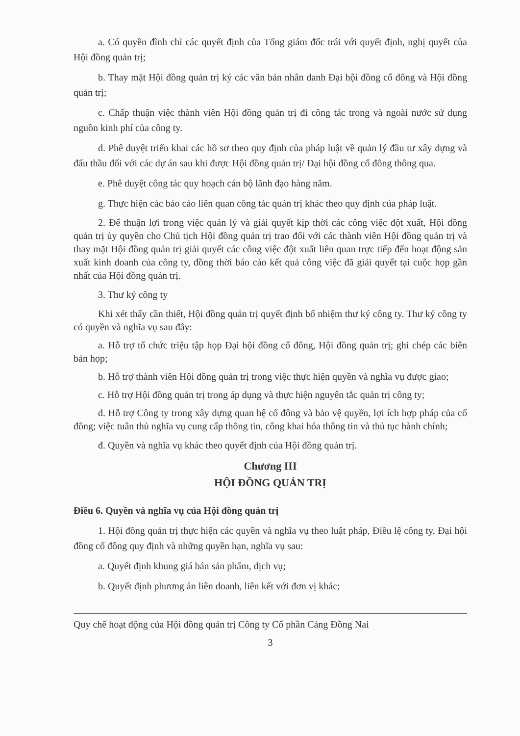a. Có quyền đình chỉ các quyết định của Tổng giám đốc trái với quyết định, nghị quyết của Hội đồng quản trị;
b. Thay mặt Hội đồng quản trị ký các văn bản nhân danh Đại hội đồng cổ đông và Hội đồng quản trị;
c. Chấp thuận việc thành viên Hội đồng quản trị đi công tác trong và ngoài nước sử dụng nguồn kinh phí của công ty.
d. Phê duyệt triển khai các hồ sơ theo quy định của pháp luật về quản lý đầu tư xây dựng và đấu thầu đối với các dự án sau khi được Hội đồng quản trị/ Đại hội đồng cổ đông thông qua.
e. Phê duyệt công tác quy hoạch cán bộ lãnh đạo hàng năm.
g. Thực hiện các báo cáo liên quan công tác quản trị khác theo quy định của pháp luật.
2. Để thuận lợi trong việc quản lý và giải quyết kịp thời các công việc đột xuất, Hội đồng quản trị ủy quyền cho Chủ tịch Hội đồng quản trị trao đổi với các thành viên Hội đồng quản trị và thay mặt Hội đồng quản trị giải quyết các công việc đột xuất liên quan trực tiếp đến hoạt động sản xuất kinh doanh của công ty, đồng thời báo cáo kết quả công việc đã giải quyết tại cuộc họp gần nhất của Hội đồng quản trị.
3. Thư ký công ty
Khi xét thấy cần thiết, Hội đồng quản trị quyết định bổ nhiệm thư ký công ty. Thư ký công ty có quyền và nghĩa vụ sau đây:
a. Hỗ trợ tổ chức triệu tập họp Đại hội đồng cổ đông, Hội đồng quản trị; ghi chép các biên bản họp;
b. Hỗ trợ thành viên Hội đồng quản trị trong việc thực hiện quyền và nghĩa vụ được giao;
c. Hỗ trợ Hội đồng quản trị trong áp dụng và thực hiện nguyên tắc quản trị công ty;
d. Hỗ trợ Công ty trong xây dựng quan hệ cổ đông và bảo vệ quyền, lợi ích hợp pháp của cổ đông; việc tuân thủ nghĩa vụ cung cấp thông tin, công khai hóa thông tin và thủ tục hành chính;
đ. Quyền và nghĩa vụ khác theo quyết định của Hội đồng quản trị.
Chương III
HỘI ĐỒNG QUẢN TRỊ
Điều 6. Quyền và nghĩa vụ của Hội đồng quản trị
1. Hội đồng quản trị thực hiện các quyền và nghĩa vụ theo luật pháp, Điều lệ công ty, Đại hội đồng cổ đông quy định và những quyền hạn, nghĩa vụ sau:
a. Quyết định khung giá bán sản phẩm, dịch vụ;
b. Quyết định phương án liên doanh, liên kết với đơn vị khác;
Quy chế hoạt động của Hội đồng quản trị Công ty Cổ phần Cảng Đồng Nai
3